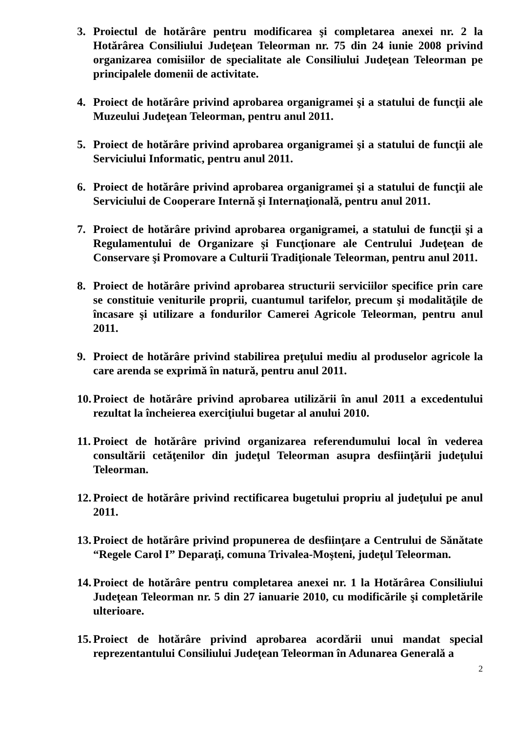3. Proiectul de hotărâre pentru modificarea şi completarea anexei nr. 2 la Hotărârea Consiliului Judeţean Teleorman nr. 75 din 24 iunie 2008 privind organizarea comisiilor de specialitate ale Consiliului Judeţean Teleorman pe principalele domenii de activitate.
4. Proiect de hotărâre privind aprobarea organigramei şi a statului de funcţii ale Muzeului Judeţean Teleorman, pentru anul 2011.
5. Proiect de hotărâre privind aprobarea organigramei şi a statului de funcţii ale Serviciului Informatic, pentru anul 2011.
6. Proiect de hotărâre privind aprobarea organigramei şi a statului de funcţii ale Serviciului de Cooperare Internă şi Internaţională, pentru anul 2011.
7. Proiect de hotărâre privind aprobarea organigramei, a statului de funcţii şi a Regulamentului de Organizare şi Funcţionare ale Centrului Judeţean de Conservare şi Promovare a Culturii Tradiţionale Teleorman, pentru anul 2011.
8. Proiect de hotărâre privind aprobarea structurii serviciilor specifice prin care se constituie veniturile proprii, cuantumul tarifelor, precum şi modalităţile de încasare şi utilizare a fondurilor Camerei Agricole Teleorman, pentru anul 2011.
9. Proiect de hotărâre privind stabilirea preţului mediu al produselor agricole la care arenda se exprimă în natură, pentru anul 2011.
10. Proiect de hotărâre privind aprobarea utilizării în anul 2011 a excedentului rezultat la încheierea exerciţiului bugetar al anului 2010.
11. Proiect de hotărâre privind organizarea referendumului local în vederea consultării cetăţenilor din judeţul Teleorman asupra desfiinţării judeţului Teleorman.
12. Proiect de hotărâre privind rectificarea bugetului propriu al judeţului pe anul 2011.
13. Proiect de hotărâre privind propunerea de desfiinţare a Centrului de Sănătate “Regele Carol I” Deparaţi, comuna Trivalea-Moşteni, judeţul Teleorman.
14. Proiect de hotărâre pentru completarea anexei nr. 1 la Hotărârea Consiliului Judeţean Teleorman nr. 5 din 27 ianuarie 2010, cu modificările şi completările ulterioare.
15. Proiect de hotărâre privind aprobarea acordării unui mandat special reprezentantului Consiliului Judeţean Teleorman în Adunarea Generală a
2